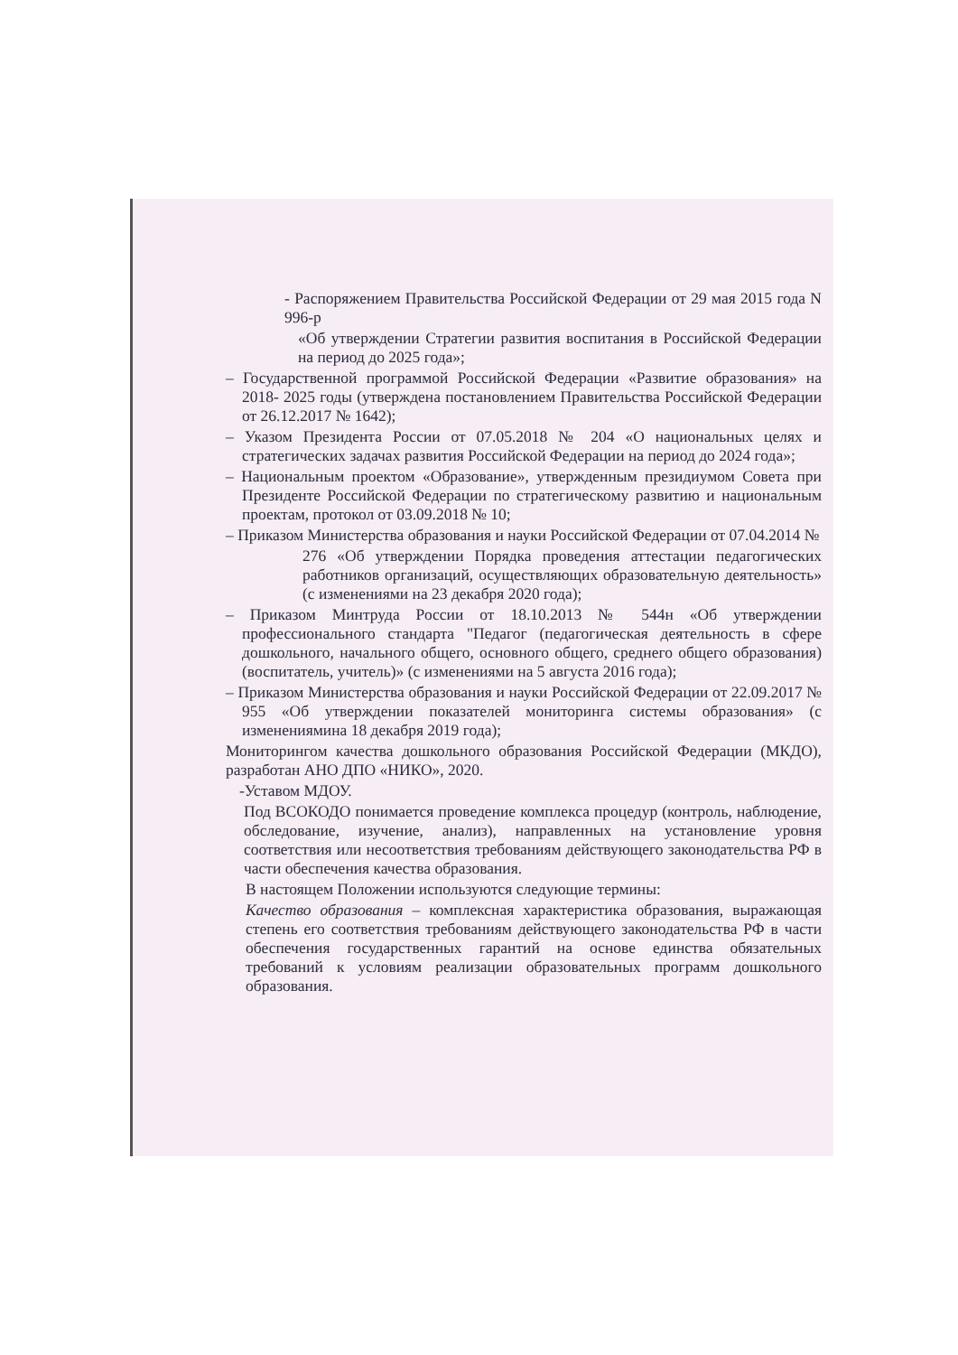- Распоряжением Правительства Российской Федерации от 29 мая 2015 года N 996-р
«Об утверждении Стратегии развития воспитания в Российской Федерации на период до 2025 года»;
– Государственной программой Российской Федерации «Развитие образования» на 2018- 2025 годы (утверждена постановлением Правительства Российской Федерации от 26.12.2017 № 1642);
– Указом Президента России от 07.05.2018 № 204 «О национальных целях и стратегических задачах развития Российской Федерации на период до 2024 года»;
– Национальным проектом «Образование», утвержденным президиумом Совета при Президенте Российской Федерации по стратегическому развитию и национальным проектам, протокол от 03.09.2018 № 10;
– Приказом Министерства образования и науки Российской Федерации от 07.04.2014 №
276 «Об утверждении Порядка проведения аттестации педагогических работников организаций, осуществляющих образовательную деятельность» (с изменениями на 23 декабря 2020 года);
– Приказом Минтруда России от 18.10.2013 № 544н «Об утверждении профессионального стандарта "Педагог (педагогическая деятельность в сфере дошкольного, начального общего, основного общего, среднего общего образования) (воспитатель, учитель)» (с изменениями на 5 августа 2016 года);
– Приказом Министерства образования и науки Российской Федерации от 22.09.2017 № 955 «Об утверждении показателей мониторинга системы образования» (с изменениямина 18 декабря 2019 года);
Мониторингом качества дошкольного образования Российской Федерации (МКДО), разработан АНО ДПО «НИКО», 2020.
-Уставом МДОУ.
Под ВСОКОДО понимается проведение комплекса процедур (контроль, наблюдение, обследование, изучение, анализ), направленных на установление уровня соответствия или несоответствия требованиям действующего законодательства РФ в части обеспечения качества образования.
В настоящем Положении используются следующие термины:
Качество образования – комплексная характеристика образования, выражающая степень его соответствия требованиям действующего законодательства РФ в части обеспечения государственных гарантий на основе единства обязательных требований к условиям реализации образовательных программ дошкольного образования.